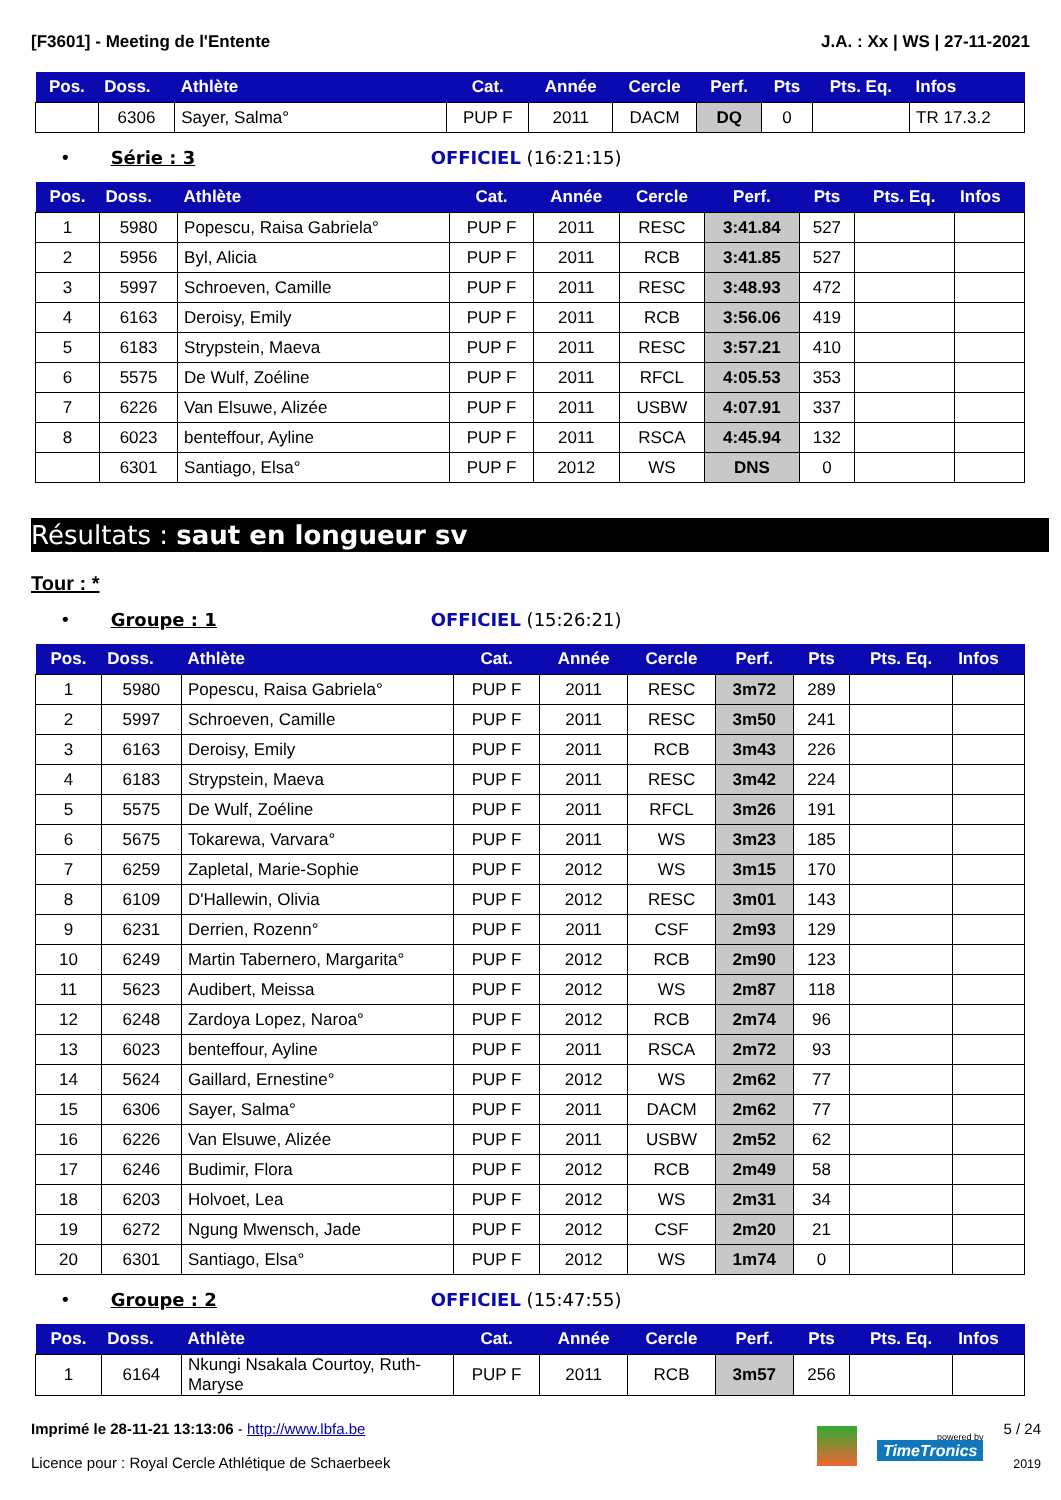[F3601] - Meeting de l'Entente J.A. : Xx | WS | 27-11-2021
| Pos. | Doss. | Athlète | Cat. | Année | Cercle | Perf. | Pts | Pts. Eq. | Infos |
| --- | --- | --- | --- | --- | --- | --- | --- | --- | --- |
| | 6306 | Sayer, Salma° | PUP F | 2011 | DACM | DQ | 0 | | TR 17.3.2 |
• Série : 3 OFFICIEL (16:21:15)
| Pos. | Doss. | Athlète | Cat. | Année | Cercle | Perf. | Pts | Pts. Eq. | Infos |
| --- | --- | --- | --- | --- | --- | --- | --- | --- | --- |
| 1 | 5980 | Popescu, Raisa Gabriela° | PUP F | 2011 | RESC | 3:41.84 | 527 | | |
| 2 | 5956 | Byl, Alicia | PUP F | 2011 | RCB | 3:41.85 | 527 | | |
| 3 | 5997 | Schroeven, Camille | PUP F | 2011 | RESC | 3:48.93 | 472 | | |
| 4 | 6163 | Deroisy, Emily | PUP F | 2011 | RCB | 3:56.06 | 419 | | |
| 5 | 6183 | Strypstein, Maeva | PUP F | 2011 | RESC | 3:57.21 | 410 | | |
| 6 | 5575 | De Wulf, Zoéline | PUP F | 2011 | RFCL | 4:05.53 | 353 | | |
| 7 | 6226 | Van Elsuwe, Alizée | PUP F | 2011 | USBW | 4:07.91 | 337 | | |
| 8 | 6023 | benteffour, Ayline | PUP F | 2011 | RSCA | 4:45.94 | 132 | | |
| | 6301 | Santiago, Elsa° | PUP F | 2012 | WS | DNS | 0 | | |
Résultats : saut en longueur sv
Tour : *
• Groupe : 1 OFFICIEL (15:26:21)
| Pos. | Doss. | Athlète | Cat. | Année | Cercle | Perf. | Pts | Pts. Eq. | Infos |
| --- | --- | --- | --- | --- | --- | --- | --- | --- | --- |
| 1 | 5980 | Popescu, Raisa Gabriela° | PUP F | 2011 | RESC | 3m72 | 289 | | |
| 2 | 5997 | Schroeven, Camille | PUP F | 2011 | RESC | 3m50 | 241 | | |
| 3 | 6163 | Deroisy, Emily | PUP F | 2011 | RCB | 3m43 | 226 | | |
| 4 | 6183 | Strypstein, Maeva | PUP F | 2011 | RESC | 3m42 | 224 | | |
| 5 | 5575 | De Wulf, Zoéline | PUP F | 2011 | RFCL | 3m26 | 191 | | |
| 6 | 5675 | Tokarewa, Varvara° | PUP F | 2011 | WS | 3m23 | 185 | | |
| 7 | 6259 | Zapletal, Marie-Sophie | PUP F | 2012 | WS | 3m15 | 170 | | |
| 8 | 6109 | D'Hallewin, Olivia | PUP F | 2012 | RESC | 3m01 | 143 | | |
| 9 | 6231 | Derrien, Rozenn° | PUP F | 2011 | CSF | 2m93 | 129 | | |
| 10 | 6249 | Martin Tabernero, Margarita° | PUP F | 2012 | RCB | 2m90 | 123 | | |
| 11 | 5623 | Audibert, Meissa | PUP F | 2012 | WS | 2m87 | 118 | | |
| 12 | 6248 | Zardoya Lopez, Naroa° | PUP F | 2012 | RCB | 2m74 | 96 | | |
| 13 | 6023 | benteffour, Ayline | PUP F | 2011 | RSCA | 2m72 | 93 | | |
| 14 | 5624 | Gaillard, Ernestine° | PUP F | 2012 | WS | 2m62 | 77 | | |
| 15 | 6306 | Sayer, Salma° | PUP F | 2011 | DACM | 2m62 | 77 | | |
| 16 | 6226 | Van Elsuwe, Alizée | PUP F | 2011 | USBW | 2m52 | 62 | | |
| 17 | 6246 | Budimir, Flora | PUP F | 2012 | RCB | 2m49 | 58 | | |
| 18 | 6203 | Holvoet, Lea | PUP F | 2012 | WS | 2m31 | 34 | | |
| 19 | 6272 | Ngung Mwensch, Jade | PUP F | 2012 | CSF | 2m20 | 21 | | |
| 20 | 6301 | Santiago, Elsa° | PUP F | 2012 | WS | 1m74 | 0 | | |
• Groupe : 2 OFFICIEL (15:47:55)
| Pos. | Doss. | Athlète | Cat. | Année | Cercle | Perf. | Pts | Pts. Eq. | Infos |
| --- | --- | --- | --- | --- | --- | --- | --- | --- | --- |
| 1 | 6164 | Nkungi Nsakala Courtoy, Ruth-Maryse | PUP F | 2011 | RCB | 3m57 | 256 | | |
Imprimé le 28-11-21 13:13:06 - http://www.lbfa.be
Licence pour : Royal Cercle Athlétique de Schaerbeek
powered by
TimeTronics
5 / 24
2019